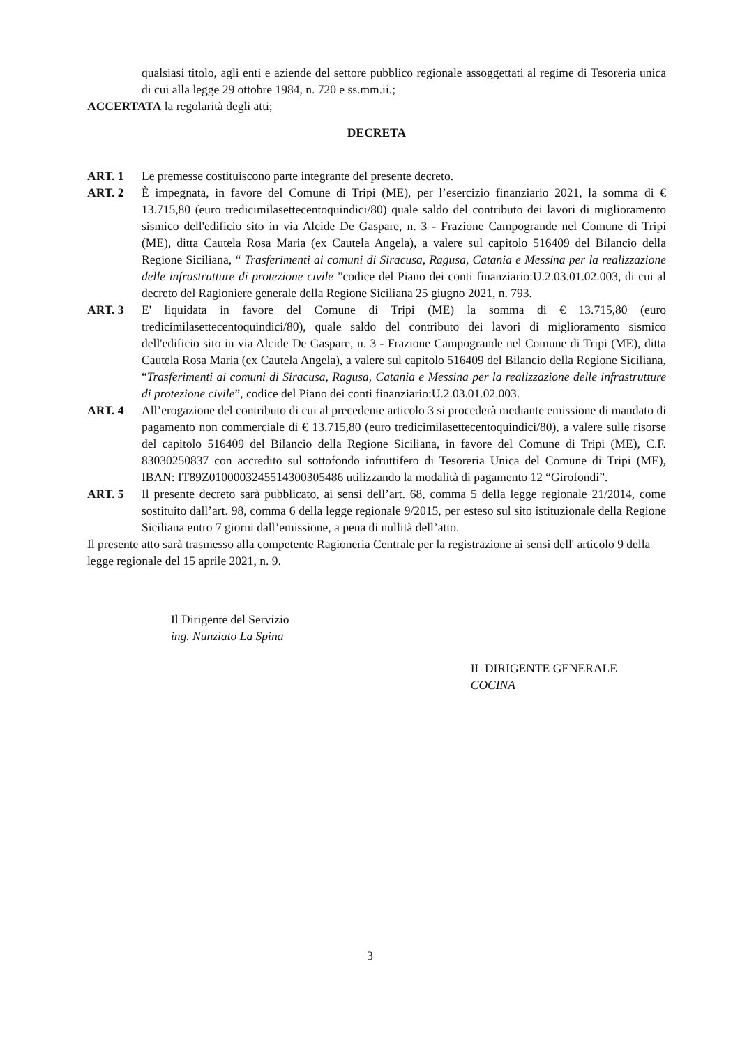qualsiasi titolo, agli enti e aziende del settore pubblico regionale assoggettati al regime di Tesoreria unica di cui alla legge 29 ottobre 1984, n. 720 e ss.mm.ii.;
ACCERTATA la regolarità degli atti;
DECRETA
ART. 1 Le premesse costituiscono parte integrante del presente decreto.
ART. 2 È impegnata, in favore del Comune di Tripi (ME), per l’esercizio finanziario 2021, la somma di € 13.715,80 (euro tredicimilasettecentoquindici/80) quale saldo del contributo dei lavori di miglioramento sismico dell'edificio sito in via Alcide De Gaspare, n. 3 - Frazione Campogrande nel Comune di Tripi (ME), ditta Cautela Rosa Maria (ex Cautela Angela), a valere sul capitolo 516409 del Bilancio della Regione Siciliana, “ Trasferimenti ai comuni di Siracusa, Ragusa, Catania e Messina per la realizzazione delle infrastrutture di protezione civile ”codice del Piano dei conti finanziario:U.2.03.01.02.003, di cui al decreto del Ragioniere generale della Regione Siciliana 25 giugno 2021, n. 793.
ART. 3 E' liquidata in favore del Comune di Tripi (ME) la somma di € 13.715,80 (euro tredicimilasettecentoquindici/80), quale saldo del contributo dei lavori di miglioramento sismico dell'edificio sito in via Alcide De Gaspare, n. 3 - Frazione Campogrande nel Comune di Tripi (ME), ditta Cautela Rosa Maria (ex Cautela Angela), a valere sul capitolo 516409 del Bilancio della Regione Siciliana, “Trasferimenti ai comuni di Siracusa, Ragusa, Catania e Messina per la realizzazione delle infrastrutture di protezione civile”, codice del Piano dei conti finanziario:U.2.03.01.02.003.
ART. 4 All’erogazione del contributo di cui al precedente articolo 3 si procederà mediante emissione di mandato di pagamento non commerciale di € 13.715,80 (euro tredicimilasettecentoquindici/80), a valere sulle risorse del capitolo 516409 del Bilancio della Regione Siciliana, in favore del Comune di Tripi (ME), C.F. 83030250837 con accredito sul sottofondo infruttifero di Tesoreria Unica del Comune di Tripi (ME), IBAN: IT89Z0100003245514300305486 utilizzando la modalità di pagamento 12 “Girofondi”.
ART. 5 Il presente decreto sarà pubblicato, ai sensi dell’art. 68, comma 5 della legge regionale 21/2014, come sostituito dall’art. 98, comma 6 della legge regionale 9/2015, per esteso sul sito istituzionale della Regione Siciliana entro 7 giorni dall’emissione, a pena di nullità dell’atto.
Il presente atto sarà trasmesso alla competente Ragioneria Centrale per la registrazione ai sensi dell' articolo 9 della legge regionale del 15 aprile 2021, n. 9.
Il Dirigente del Servizio
ing. Nunziato La Spina
IL DIRIGENTE GENERALE
COCINA
3